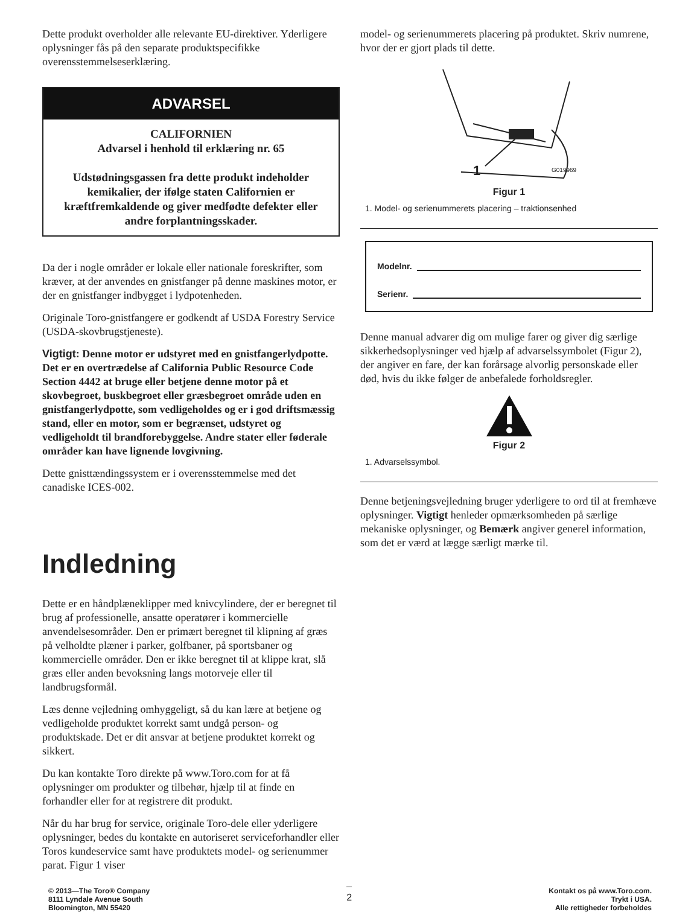Dette produkt overholder alle relevante EU-direktiver. Yderligere oplysninger fås på den separate produktspecifikke overensstemmelseserklæring.
ADVARSEL
CALIFORNIEN
Advarsel i henhold til erklæring nr. 65
Udstødningsgassen fra dette produkt indeholder kemikalier, der ifølge staten Californien er kræftfremkaldende og giver medfødte defekter eller andre forplantningsskader.
Da der i nogle områder er lokale eller nationale foreskrifter, som kræver, at der anvendes en gnistfanger på denne maskines motor, er der en gnistfanger indbygget i lydpotenheden.
Originale Toro-gnistfangere er godkendt af USDA Forestry Service (USDA-skovbrugstjeneste).
Vigtigt: Denne motor er udstyret med en gnistfangerlydpotte. Det er en overtrædelse af California Public Resource Code Section 4442 at bruge eller betjene denne motor på et skovbegroet, buskbegroet eller græsbegroet område uden en gnistfangerlydpotte, som vedligeholdes og er i god driftsmæssig stand, eller en motor, som er begrænset, udstyret og vedligeholdt til brandforebyggelse. Andre stater eller føderale områder kan have lignende lovgivning.
Dette gnisttændingssystem er i overensstemmelse med det canadiske ICES-002.
Indledning
Dette er en håndplæneklipper med knivcylindere, der er beregnet til brug af professionelle, ansatte operatører i kommercielle anvendelsesområder. Den er primært beregnet til klipning af græs på velholdte plæner i parker, golfbaner, på sportsbaner og kommercielle områder. Den er ikke beregnet til at klippe krat, slå græs eller anden bevoksning langs motorveje eller til landbrugsformål.
Læs denne vejledning omhyggeligt, så du kan lære at betjene og vedligeholde produktet korrekt samt undgå person- og produktskade. Det er dit ansvar at betjene produktet korrekt og sikkert.
Du kan kontakte Toro direkte på www.Toro.com for at få oplysninger om produkter og tilbehør, hjælp til at finde en forhandler eller for at registrere dit produkt.
Når du har brug for service, originale Toro-dele eller yderligere oplysninger, bedes du kontakte en autoriseret serviceforhandler eller Toros kundeservice samt have produktets model- og serienummer parat. Figur 1 viser
model- og serienummerets placering på produktet. Skriv numrene, hvor der er gjort plads til dette.
1
G019969
Figur 1
1. Model- og serienummerets placering – traktionsenhed
Modelnr.
Serienr.
Denne manual advarer dig om mulige farer og giver dig særlige sikkerhedsoplysninger ved hjælp af advarselssymbolet (Figur 2), der angiver en fare, der kan forårsage alvorlig personskade eller død, hvis du ikke følger de anbefalede forholdsregler.
Figur 2
1. Advarselssymbol.
Denne betjeningsvejledning bruger yderligere to ord til at fremhæve oplysninger. Vigtigt henleder opmærksomheden på særlige mekaniske oplysninger, og Bemærk angiver generel information, som det er værd at lægge særligt mærke til.
© 2013—The Toro® Company
8111 Lyndale Avenue South
Bloomington, MN 55420
2
Kontakt os på www.Toro.com.
Trykt i USA.
Alle rettigheder forbeholdes